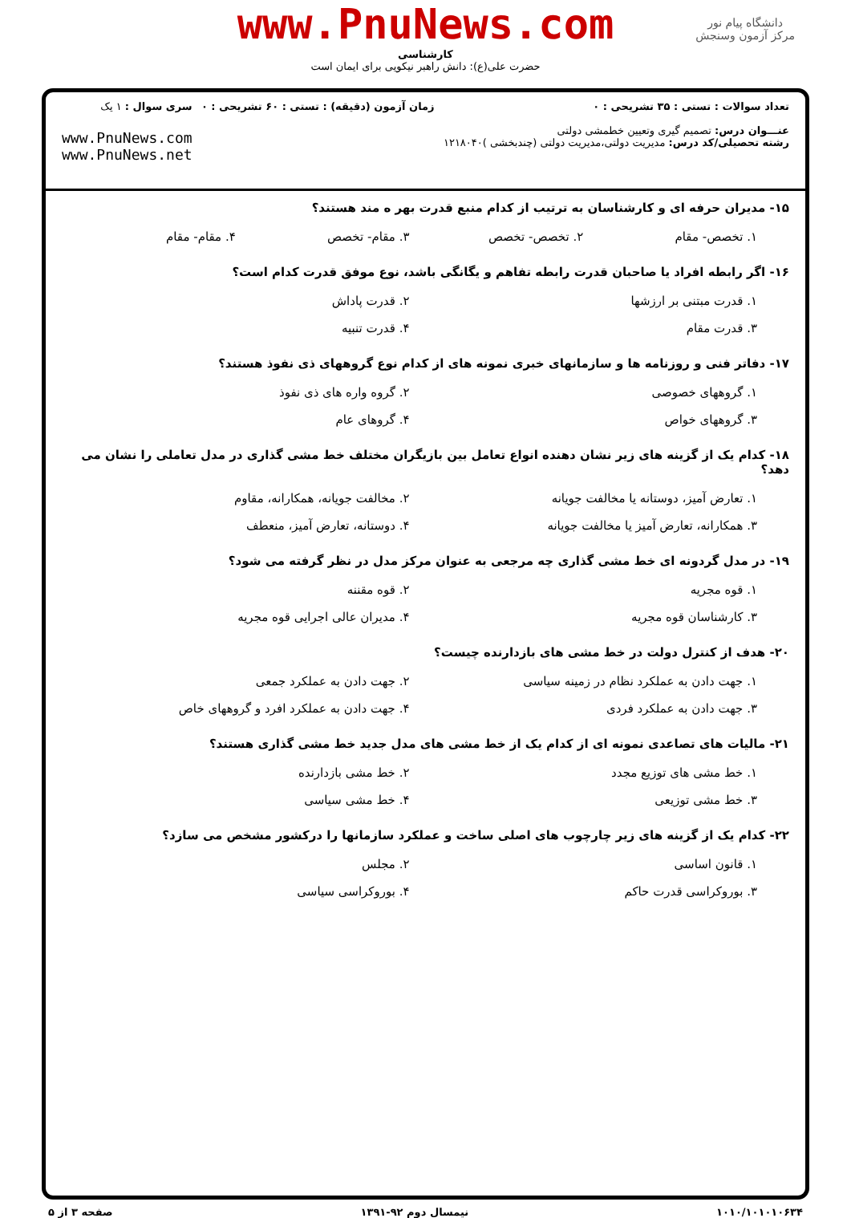دانشگاه پیام نور
مرکز آزمون وسنجش
www.PnuNews.com
کارشناسی
حضرت علی(ع): دانش راهبر نیکویی برای ایمان است
تعداد سوالات : تستی : ۳۵ تشریحی : ۰
عنـــوان درس: تصمیم گیری وتعیین خطمشی دولتی
رشته تحصیلی/کد درس: مدیریت دولتی،مدیریت دولتی (چندبخشی )۱۲۱۸۰۴۰
زمان آزمون (دقیقه) : تستی : ۶۰ تشریحی : ۰
سری سوال : ۱ یک
www.PnuNews.com
www.PnuNews.net
۱۵- مدیران حرفه ای و کارشناسان به ترتیب از کدام منبع قدرت بهر ه مند هستند؟
۱. تخصص- مقام ۲. تخصص- تخصص ۳. مقام- تخصص ۴. مقام- مقام
۱۶- اگر رابطه افراد یا صاحبان قدرت رابطه تفاهم و یگانگی باشد، نوع موفق قدرت کدام است؟
۱. قدرت مبتنی بر ارزشها ۲. قدرت پاداش ۳. قدرت مقام ۴. قدرت تنبیه
۱۷- دفاتر فنی و روزنامه ها و سازمانهای خبری نمونه های از کدام نوع گروههای ذی نفوذ هستند؟
۱. گروههای خصوصی ۲. گروه واره های ذی نفوذ ۳. گروههای خواص ۴. گروهای عام
۱۸- کدام یک از گزینه های زیر نشان دهنده انواع تعامل بین بازیگران مختلف خط مشی گذاری در مدل تعاملی را نشان می دهد؟
۱. تعارض آمیز، دوستانه یا مخالفت جویانه ۲. مخالفت جویانه، همکارانه، مقاوم ۳. همکارانه، تعارض آمیز یا مخالفت جویانه ۴. دوستانه، تعارض آمیز، منعطف
۱۹- در مدل گردونه ای خط مشی گذاری چه مرجعی به عنوان مرکز مدل در نظر گرفته می شود؟
۱. قوه مجریه ۲. قوه مقننه ۳. کارشناسان قوه مجریه ۴. مدیران عالی اجرایی قوه مجریه
۲۰- هدف از کنترل دولت در خط مشی های بازدارنده چیست؟
۱. جهت دادن به عملکرد نظام در زمینه سیاسی ۲. جهت دادن به عملکرد جمعی ۳. جهت دادن به عملکرد فردی ۴. جهت دادن به عملکرد افرد و گروههای خاص
۲۱- مالیات های تصاعدی نمونه ای از کدام یک از خط مشی های مدل جدید خط مشی گذاری هستند؟
۱. خط مشی های توزیع مجدد ۲. خط مشی بازدارنده ۳. خط مشی توزیعی ۴. خط مشی سیاسی
۲۲- کدام یک از گزینه های زیر چارچوب های اصلی ساخت و عملکرد سازمانها را درکشور مشخص می سازد؟
۱. قانون اساسی ۲. مجلس ۳. بوروکراسی قدرت حاکم ۴. بوروکراسی سیاسی
۱۰۱۰/۱۰۱۰۱۰۶۳۴ نیمسال دوم ۹۲-۱۳۹۱ صفحه ۳ از ۵